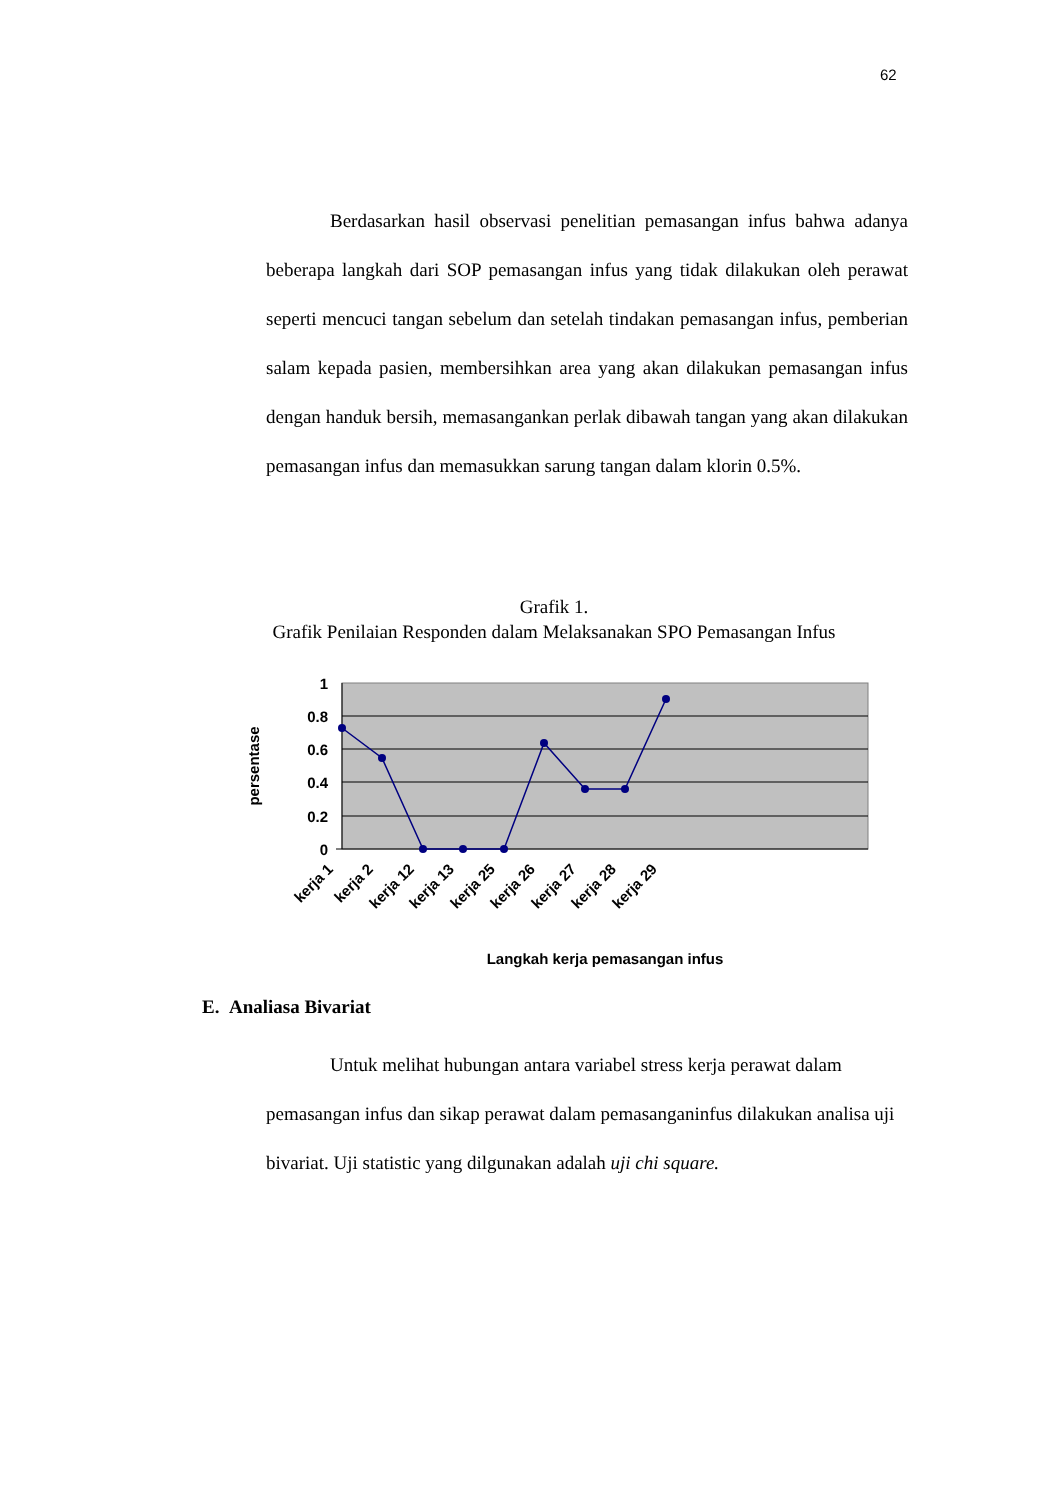62
Berdasarkan hasil observasi penelitian pemasangan infus bahwa adanya beberapa langkah dari SOP pemasangan infus yang tidak dilakukan oleh perawat seperti mencuci tangan sebelum dan setelah tindakan pemasangan infus, pemberian salam kepada pasien, membersihkan area yang akan dilakukan pemasangan infus dengan handuk bersih, memasangankan perlak dibawah tangan yang akan dilakukan pemasangan infus dan memasukkan sarung tangan dalam klorin 0.5%.
Grafik 1.
Grafik Penilaian Responden dalam Melaksanakan SPO Pemasangan Infus
1
0.8
0.6
0.4
0.2
0
persentase
kerja 1
kerja 2
kerja 12
kerja 13
kerja 25
kerja 26
kerja 27
kerja 28
kerja 29
Langkah kerja pemasangan infus
E. Analiasa Bivariat
Untuk melihat hubungan antara variabel stress kerja perawat dalam pemasangan infus dan sikap perawat dalam pemasanganinfus dilakukan analisa uji bivariat. Uji statistic yang dilgunakan adalah uji chi square.